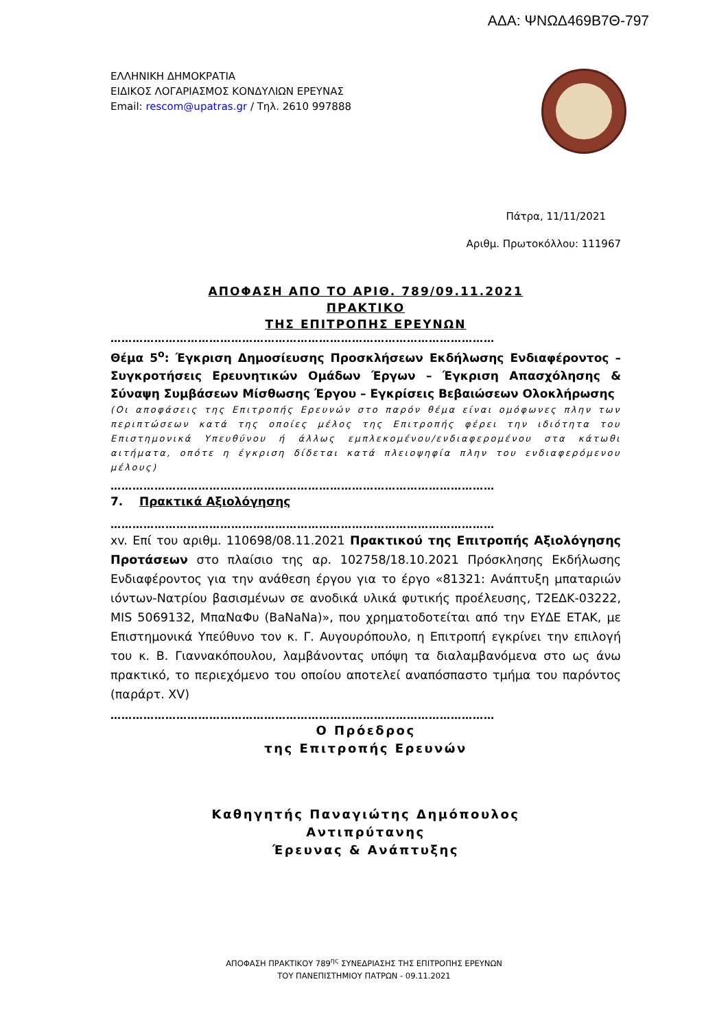ΑΔΑ: ΨΝΩΔ469Β7Θ-797
ΕΛΛΗΝΙΚΗ ΔΗΜΟΚΡΑΤΙΑ
ΕΙΔΙΚΟΣ ΛΟΓΑΡΙΑΣΜΟΣ ΚΟΝΔΥΛΙΩΝ ΕΡΕΥΝΑΣ
Email: rescom@upatras.gr / Τηλ. 2610 997888
Πάτρα, 11/11/2021
Αριθμ. Πρωτοκόλλου: 111967
ΑΠΟΦΑΣΗ ΑΠΟ ΤΟ ΑΡΙΘ. 789/09.11.2021
ΠΡΑΚΤΙΚΟ
ΤΗΣ ΕΠΙΤΡΟΠΗΣ ΕΡΕΥΝΩΝ
……………………………………………………………………………………………
Θέμα 5<sup>ο</sup>: Έγκριση Δημοσίευσης Προσκλήσεων Εκδήλωσης Ενδιαφέροντος – Συγκροτήσεις Ερευνητικών Ομάδων Έργων – Έγκριση Απασχόλησης & Σύναψη Συμβάσεων Μίσθωσης Έργου – Εγκρίσεις Βεβαιώσεων Ολοκλήρωσης
(Οι αποφάσεις της Επιτροπής Ερευνών στο παρόν θέμα είναι ομόφωνες πλην των περιπτώσεων κατά της οποίες μέλος της Επιτροπής φέρει την ιδιότητα του Επιστημονικά Υπευθύνου ή άλλως εμπλεκομένου/ενδιαφερομένου στα κάτωθι αιτήματα, οπότε η έγκριση δίδεται κατά πλειοψηφία πλην του ενδιαφερόμενου μέλους)
……………………………………………………………………………………………
7. Πρακτικά Αξιολόγησης
……………………………………………………………………………………………
xv. Επί του αριθμ. 110698/08.11.2021 Πρακτικού της Επιτροπής Αξιολόγησης Προτάσεων στο πλαίσιο της αρ. 102758/18.10.2021 Πρόσκλησης Εκδήλωσης Ενδιαφέροντος για την ανάθεση έργου για το έργο «81321: Ανάπτυξη μπαταριών ιόντων-Νατρίου βασισμένων σε ανοδικά υλικά φυτικής προέλευσης, Τ2ΕΔΚ-03222, MIS 5069132, ΜπαΝαΦυ (BaNaNa)», που χρηματοδοτείται από την ΕΥΔΕ ΕΤΑΚ, με Επιστημονικά Υπεύθυνο τον κ. Γ. Αυγουρόπουλο, η Επιτροπή εγκρίνει την επιλογή του κ. Β. Γιαννακόπουλου, λαμβάνοντας υπόψη τα διαλαμβανόμενα στο ως άνω πρακτικό, το περιεχόμενο του οποίου αποτελεί αναπόσπαστο τμήμα του παρόντος (παράρτ. XV)
……………………………………………………………………………………………
Ο Πρόεδρος
της Επιτροπής Ερευνών
Καθηγητής Παναγιώτης Δημόπουλος
Αντιπρύτανης
Έρευνας & Ανάπτυξης
ΑΠΟΦΑΣΗ ΠΡΑΚΤΙΚΟΥ 789<sup>ης</sup> ΣΥΝΕΔΡΙΑΣΗΣ ΤΗΣ ΕΠΙΤΡΟΠΗΣ ΕΡΕΥΝΩΝ
ΤΟΥ ΠΑΝΕΠΙΣΤΗΜΙΟΥ ΠΑΤΡΩΝ - 09.11.2021